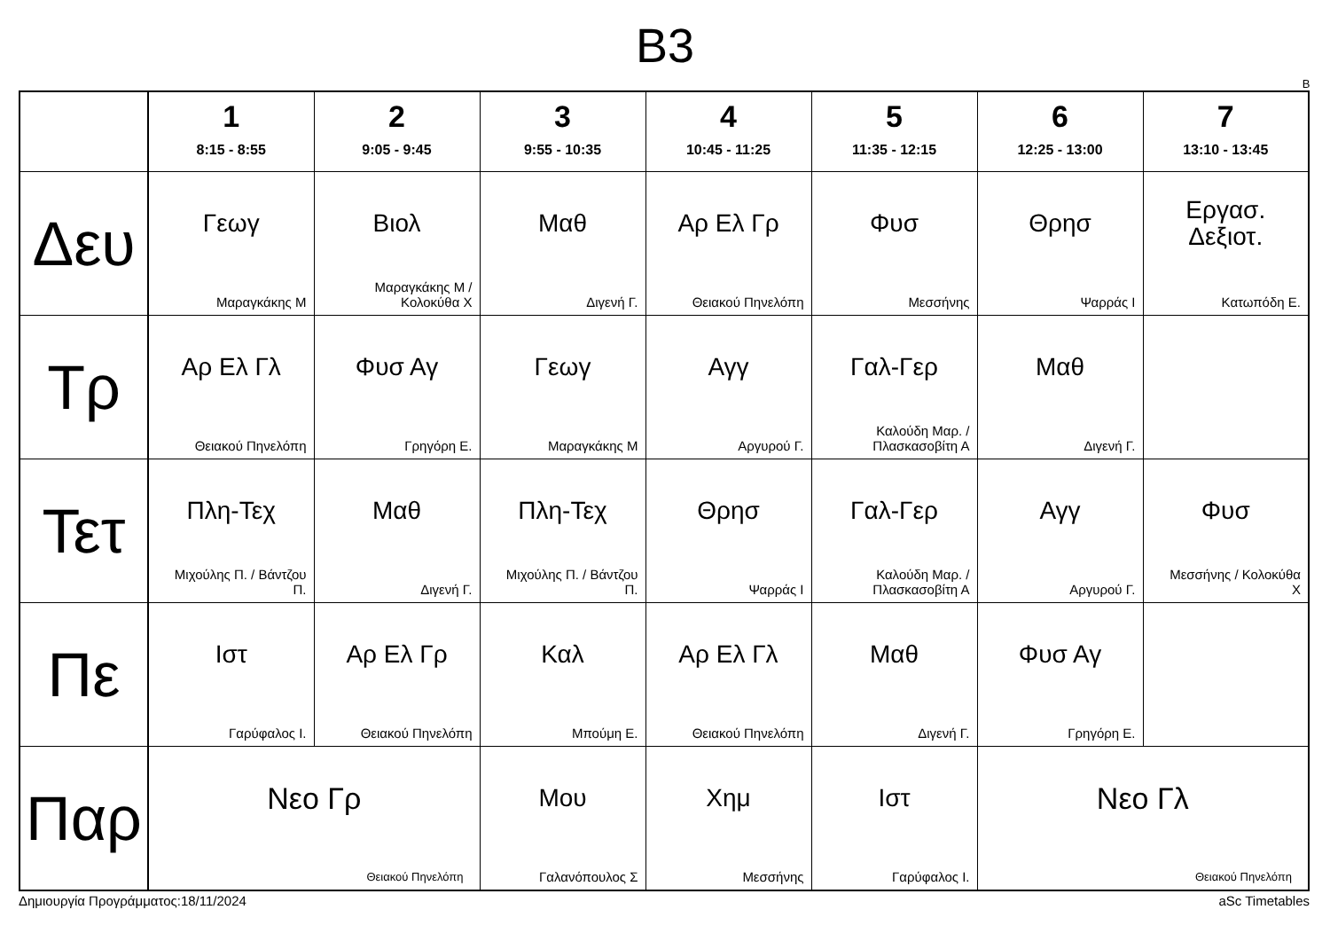B3
B
| | 1 8:15 - 8:55 | 2 9:05 - 9:45 | 3 9:55 - 10:35 | 4 10:45 - 11:25 | 5 11:35 - 12:15 | 6 12:25 - 13:00 | 7 13:10 - 13:45 |
| --- | --- | --- | --- | --- | --- | --- | --- |
| Δευ | Γεωγ Μαραγκάκης Μ | Βιολ Μαραγκάκης Μ / Κολοκύθα Χ | Μαθ Διγενή Γ. | Αρ Ελ Γρ Θειακού Πηνελόπη | Φυσ Μεσσήνης | Θρησ Ψαρράς Ι | Εργασ. Δεξιοτ. Κατωπόδη Ε. |
| Τρ | Αρ Ελ Γλ Θειακού Πηνελόπη | Φυσ Αγ Γρηγόρη Ε. | Γεωγ Μαραγκάκης Μ | Αγγ Αργυρού Γ. | Γαλ-Γερ Καλούδη Μαρ. / Πλασκασοβίτη Α | Μαθ Διγενή Γ. | |
| Τετ | Πλη-Τεχ Μιχούλης Π. / Βάντζου Π. | Μαθ Διγενή Γ. | Πλη-Τεχ Μιχούλης Π. / Βάντζου Π. | Θρησ Ψαρράς Ι | Γαλ-Γερ Καλούδη Μαρ. / Πλασκασοβίτη Α | Αγγ Αργυρού Γ. | Φυσ Μεσσήνης / Κολοκύθα Χ |
| Πε | Ιστ Γαρύφαλος Ι. | Αρ Ελ Γρ Θειακού Πηνελόπη | Καλ Μπούμη Ε. | Αρ Ελ Γλ Θειακού Πηνελόπη | Μαθ Διγενή Γ. | Φυσ Αγ Γρηγόρη Ε. | |
| Παρ | Νεο Γρ Θειακού Πηνελόπη | | Μου Γαλανόπουλος Σ | Χημ Μεσσήνης | Ιστ Γαρύφαλος Ι. | Νεο Γλ Θειακού Πηνελόπη | |
Δημιουργία Προγράμματος:18/11/2024 aSc Timetables